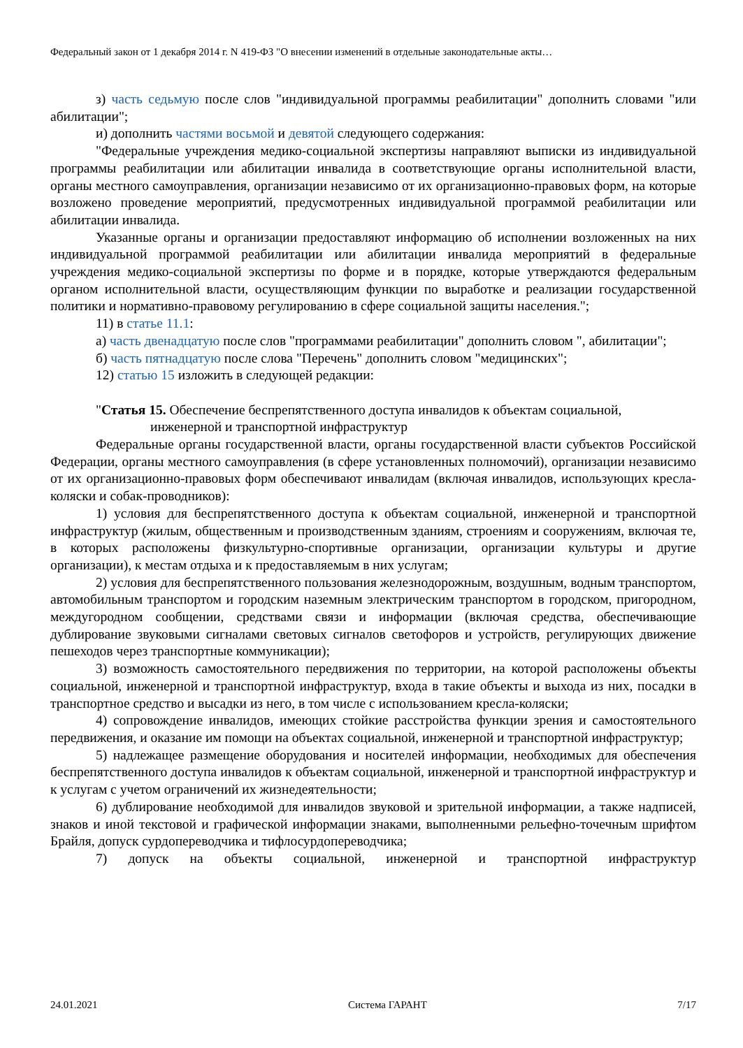Федеральный закон от 1 декабря 2014 г. N 419-ФЗ "О внесении изменений в отдельные законодательные акты…
з) часть седьмую после слов "индивидуальной программы реабилитации" дополнить словами "или абилитации";
и) дополнить частями восьмой и девятой следующего содержания:
"Федеральные учреждения медико-социальной экспертизы направляют выписки из индивидуальной программы реабилитации или абилитации инвалида в соответствующие органы исполнительной власти, органы местного самоуправления, организации независимо от их организационно-правовых форм, на которые возложено проведение мероприятий, предусмотренных индивидуальной программой реабилитации или абилитации инвалида.
Указанные органы и организации предоставляют информацию об исполнении возложенных на них индивидуальной программой реабилитации или абилитации инвалида мероприятий в федеральные учреждения медико-социальной экспертизы по форме и в порядке, которые утверждаются федеральным органом исполнительной власти, осуществляющим функции по выработке и реализации государственной политики и нормативно-правовому регулированию в сфере социальной защиты населения.";
11) в статье 11.1:
а) часть двенадцатую после слов "программами реабилитации" дополнить словом ", абилитации";
б) часть пятнадцатую после слова "Перечень" дополнить словом "медицинских";
12) статью 15 изложить в следующей редакции:
"Статья 15. Обеспечение беспрепятственного доступа инвалидов к объектам социальной,
инженерной и транспортной инфраструктур
Федеральные органы государственной власти, органы государственной власти субъектов Российской Федерации, органы местного самоуправления (в сфере установленных полномочий), организации независимо от их организационно-правовых форм обеспечивают инвалидам (включая инвалидов, использующих кресла-коляски и собак-проводников):
1) условия для беспрепятственного доступа к объектам социальной, инженерной и транспортной инфраструктур (жилым, общественным и производственным зданиям, строениям и сооружениям, включая те, в которых расположены физкультурно-спортивные организации, организации культуры и другие организации), к местам отдыха и к предоставляемым в них услугам;
2) условия для беспрепятственного пользования железнодорожным, воздушным, водным транспортом, автомобильным транспортом и городским наземным электрическим транспортом в городском, пригородном, междугородном сообщении, средствами связи и информации (включая средства, обеспечивающие дублирование звуковыми сигналами световых сигналов светофоров и устройств, регулирующих движение пешеходов через транспортные коммуникации);
3) возможность самостоятельного передвижения по территории, на которой расположены объекты социальной, инженерной и транспортной инфраструктур, входа в такие объекты и выхода из них, посадки в транспортное средство и высадки из него, в том числе с использованием кресла-коляски;
4) сопровождение инвалидов, имеющих стойкие расстройства функции зрения и самостоятельного передвижения, и оказание им помощи на объектах социальной, инженерной и транспортной инфраструктур;
5) надлежащее размещение оборудования и носителей информации, необходимых для обеспечения беспрепятственного доступа инвалидов к объектам социальной, инженерной и транспортной инфраструктур и к услугам с учетом ограничений их жизнедеятельности;
6) дублирование необходимой для инвалидов звуковой и зрительной информации, а также надписей, знаков и иной текстовой и графической информации знаками, выполненными рельефно-точечным шрифтом Брайля, допуск сурдопереводчика и тифлосурдопереводчика;
7) допуск на объекты социальной, инженерной и транспортной инфраструктур
24.01.2021 Система ГАРАНТ 7/17